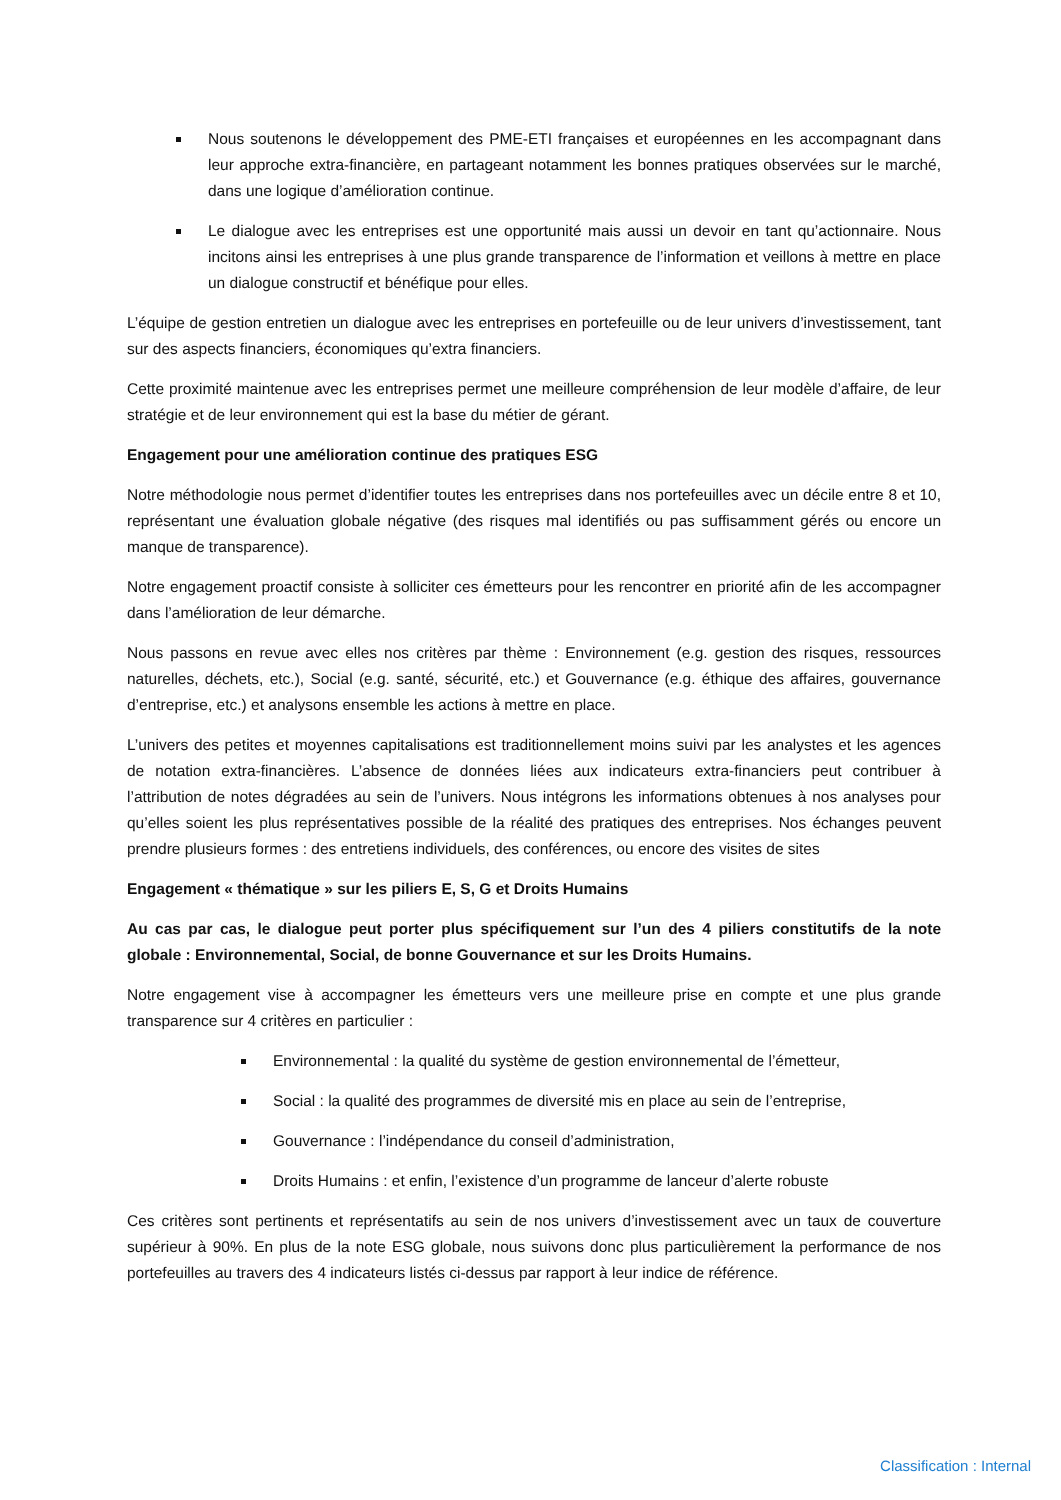Nous soutenons le développement des PME-ETI françaises et européennes en les accompagnant dans leur approche extra-financière, en partageant notamment les bonnes pratiques observées sur le marché, dans une logique d’amélioration continue.
Le dialogue avec les entreprises est une opportunité mais aussi un devoir en tant qu’actionnaire. Nous incitons ainsi les entreprises à une plus grande transparence de l’information et veillons à mettre en place un dialogue constructif et bénéfique pour elles.
L’équipe de gestion entretien un dialogue avec les entreprises en portefeuille ou de leur univers d’investissement, tant sur des aspects financiers, économiques qu’extra financiers.
Cette proximité maintenue avec les entreprises permet une meilleure compréhension de leur modèle d’affaire, de leur stratégie et de leur environnement qui est la base du métier de gérant.
Engagement pour une amélioration continue des pratiques ESG
Notre méthodologie nous permet d’identifier toutes les entreprises dans nos portefeuilles avec un décile entre 8 et 10, représentant une évaluation globale négative (des risques mal identifiés ou pas suffisamment gérés ou encore un manque de transparence).
Notre engagement proactif consiste à solliciter ces émetteurs pour les rencontrer en priorité afin de les accompagner dans l’amélioration de leur démarche.
Nous passons en revue avec elles nos critères par thème : Environnement (e.g. gestion des risques, ressources naturelles, déchets, etc.), Social (e.g. santé, sécurité, etc.) et Gouvernance (e.g. éthique des affaires, gouvernance d’entreprise, etc.) et analysons ensemble les actions à mettre en place.
L’univers des petites et moyennes capitalisations est traditionnellement moins suivi par les analystes et les agences de notation extra-financières. L’absence de données liées aux indicateurs extra-financiers peut contribuer à l’attribution de notes dégradées au sein de l’univers. Nous intégrons les informations obtenues à nos analyses pour qu’elles soient les plus représentatives possible de la réalité des pratiques des entreprises. Nos échanges peuvent prendre plusieurs formes : des entretiens individuels, des conférences, ou encore des visites de sites
Engagement « thématique » sur les piliers E, S, G et Droits Humains
Au cas par cas, le dialogue peut porter plus spécifiquement sur l’un des 4 piliers constitutifs de la note globale : Environnemental, Social, de bonne Gouvernance et sur les Droits Humains.
Notre engagement vise à accompagner les émetteurs vers une meilleure prise en compte et une plus grande transparence sur 4 critères en particulier :
Environnemental : la qualité du système de gestion environnemental de l’émetteur,
Social : la qualité des programmes de diversité mis en place au sein de l’entreprise,
Gouvernance : l’indépendance du conseil d’administration,
Droits Humains : et enfin, l’existence d’un programme de lanceur d’alerte robuste
Ces critères sont pertinents et représentatifs au sein de nos univers d’investissement avec un taux de couverture supérieur à 90%. En plus de la note ESG globale, nous suivons donc plus particulièrement la performance de nos portefeuilles au travers des 4 indicateurs listés ci-dessus par rapport à leur indice de référence.
Classification : Internal